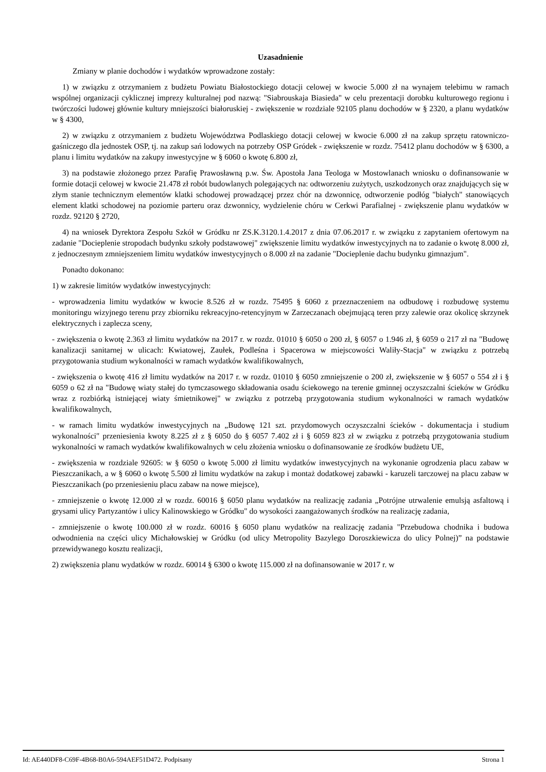Uzasadnienie
Zmiany w planie dochodów i wydatków wprowadzone zostały:
1) w związku z otrzymaniem z budżetu Powiatu Białostockiego dotacji celowej w kwocie 5.000 zł na wynajem telebimu w ramach wspólnej organizacji cyklicznej imprezy kulturalnej pod nazwą: "Siabrouskaja Biasieda" w celu prezentacji dorobku kulturowego regionu i twórczości ludowej głównie kultury mniejszości białoruskiej - zwiększenie w rozdziale 92105 planu dochodów w § 2320, a planu wydatków w § 4300,
2) w związku z otrzymaniem z budżetu Województwa Podlaskiego dotacji celowej w kwocie 6.000 zł na zakup sprzętu ratowniczo-gaśniczego dla jednostek OSP, tj. na zakup sań lodowych na potrzeby OSP Gródek - zwiększenie w rozdz. 75412 planu dochodów w § 6300, a planu i limitu wydatków na zakupy inwestycyjne w § 6060 o kwotę 6.800 zł,
3) na podstawie złożonego przez Parafię Prawosławną p.w. Św. Apostoła Jana Teologa w Mostowlanach wniosku o dofinansowanie w formie dotacji celowej w kwocie 21.478 zł robót budowlanych polegających na: odtworzeniu zużytych, uszkodzonych oraz znajdujących się w złym stanie technicznym elementów klatki schodowej prowadzącej przez chór na dzwonnicę, odtworzenie podłóg "białych" stanowiących element klatki schodowej na poziomie parteru oraz dzwonnicy, wydzielenie chóru w Cerkwi Parafialnej - zwiększenie planu wydatków w rozdz. 92120 § 2720,
4) na wniosek Dyrektora Zespołu Szkół w Gródku nr ZS.K.3120.1.4.2017 z dnia 07.06.2017 r. w związku z zapytaniem ofertowym na zadanie "Docieplenie stropodach budynku szkoły podstawowej" zwiększenie limitu wydatków inwestycyjnych na to zadanie o kwotę 8.000 zł, z jednoczesnym zmniejszeniem limitu wydatków inwestycyjnych o 8.000 zł na zadanie "Docieplenie dachu budynku gimnazjum".
Ponadto dokonano:
1) w zakresie limitów wydatków inwestycyjnych:
- wprowadzenia limitu wydatków w kwocie 8.526 zł w rozdz. 75495 § 6060 z przeznaczeniem na odbudowę i rozbudowę systemu monitoringu wizyjnego terenu przy zbiorniku rekreacyjno-retencyjnym w Zarzeczanach obejmującą teren przy zalewie oraz okolicę skrzynek elektrycznych i zaplecza sceny,
- zwiększenia o kwotę 2.363 zł limitu wydatków na 2017 r. w rozdz. 01010 § 6050 o 200 zł, § 6057 o 1.946 zł, § 6059 o 217 zł na "Budowę kanalizacji sanitarnej w ulicach: Kwiatowej, Zaułek, Podleśna i Spacerowa w miejscowości Waliły-Stacja" w związku z potrzebą przygotowania studium wykonalności w ramach wydatków kwalifikowalnych,
- zwiększenia o kwotę 416 zł limitu wydatków na 2017 r. w rozdz. 01010 § 6050 zmniejszenie o 200 zł, zwiększenie w § 6057 o 554 zł i § 6059 o 62 zł na "Budowę wiaty stałej do tymczasowego składowania osadu ściekowego na terenie gminnej oczyszczalni ścieków w Gródku wraz z rozbiórką istniejącej wiaty śmietnikowej" w związku z potrzebą przygotowania studium wykonalności w ramach wydatków kwalifikowalnych,
- w ramach limitu wydatków inwestycyjnych na „Budowę 121 szt. przydomowych oczyszczalni ścieków - dokumentacja i studium wykonalności" przeniesienia kwoty 8.225 zł z § 6050 do § 6057 7.402 zł i § 6059 823 zł w związku z potrzebą przygotowania studium wykonalności w ramach wydatków kwalifikowalnych w celu złożenia wniosku o dofinansowanie ze środków budżetu UE,
- zwiększenia w rozdziale 92605: w § 6050 o kwotę 5.000 zł limitu wydatków inwestycyjnych na wykonanie ogrodzenia placu zabaw w Pieszczanikach, a w § 6060 o kwotę 5.500 zł limitu wydatków na zakup i montaż dodatkowej zabawki - karuzeli tarczowej na placu zabaw w Pieszczanikach (po przeniesieniu placu zabaw na nowe miejsce),
- zmniejszenie o kwotę 12.000 zł w rozdz. 60016 § 6050 planu wydatków na realizację zadania „Potrójne utrwalenie emulsją asfaltową i grysami ulicy Partyzantów i ulicy Kalinowskiego w Gródku" do wysokości zaangażowanych środków na realizację zadania,
- zmniejszenie o kwotę 100.000 zł w rozdz. 60016 § 6050 planu wydatków na realizację zadania "Przebudowa chodnika i budowa odwodnienia na części ulicy Michałowskiej w Gródku (od ulicy Metropolity Bazylego Doroszkiewicza do ulicy Polnej)” na podstawie przewidywanego kosztu realizacji,
2) zwiększenia planu wydatków w rozdz. 60014 § 6300 o kwotę 115.000 zł na dofinansowanie w 2017 r. w
Id: AE440DF8-C69F-4B68-B0A6-594AEF51D472. Podpisany Strona 1